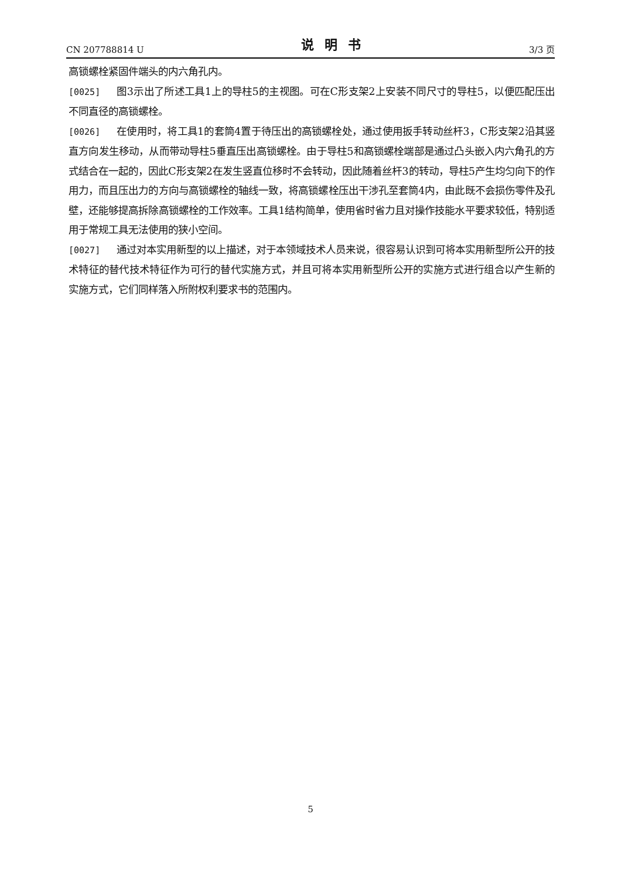CN 207788814 U 说明书 3/3 页
高锁螺栓紧固件端头的内六角孔内。
[0025] 图3示出了所述工具1上的导柱5的主视图。可在C形支架2上安装不同尺寸的导柱5，以便匹配压出不同直径的高锁螺栓。
[0026] 在使用时，将工具1的套筒4置于待压出的高锁螺栓处，通过使用扳手转动丝杆3，C形支架2沿其竖直方向发生移动，从而带动导柱5垂直压出高锁螺栓。由于导柱5和高锁螺栓端部是通过凸头嵌入内六角孔的方式结合在一起的，因此C形支架2在发生竖直位移时不会转动，因此随着丝杆3的转动，导柱5产生均匀向下的作用力，而且压出力的方向与高锁螺栓的轴线一致，将高锁螺栓压出干涉孔至套筒4内，由此既不会损伤零件及孔壁，还能够提高拆除高锁螺栓的工作效率。工具1结构简单，使用省时省力且对操作技能水平要求较低，特别适用于常规工具无法使用的狭小空间。
[0027] 通过对本实用新型的以上描述，对于本领域技术人员来说，很容易认识到可将本实用新型所公开的技术特征的替代技术特征作为可行的替代实施方式，并且可将本实用新型所公开的实施方式进行组合以产生新的实施方式，它们同样落入所附权利要求书的范围内。
5